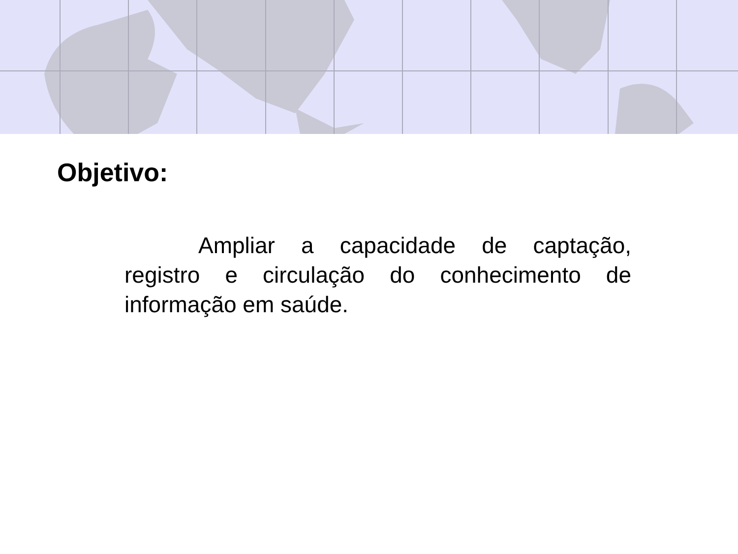Objetivo:
Ampliar a capacidade de captação, registro e circulação do conhecimento de informação em saúde.